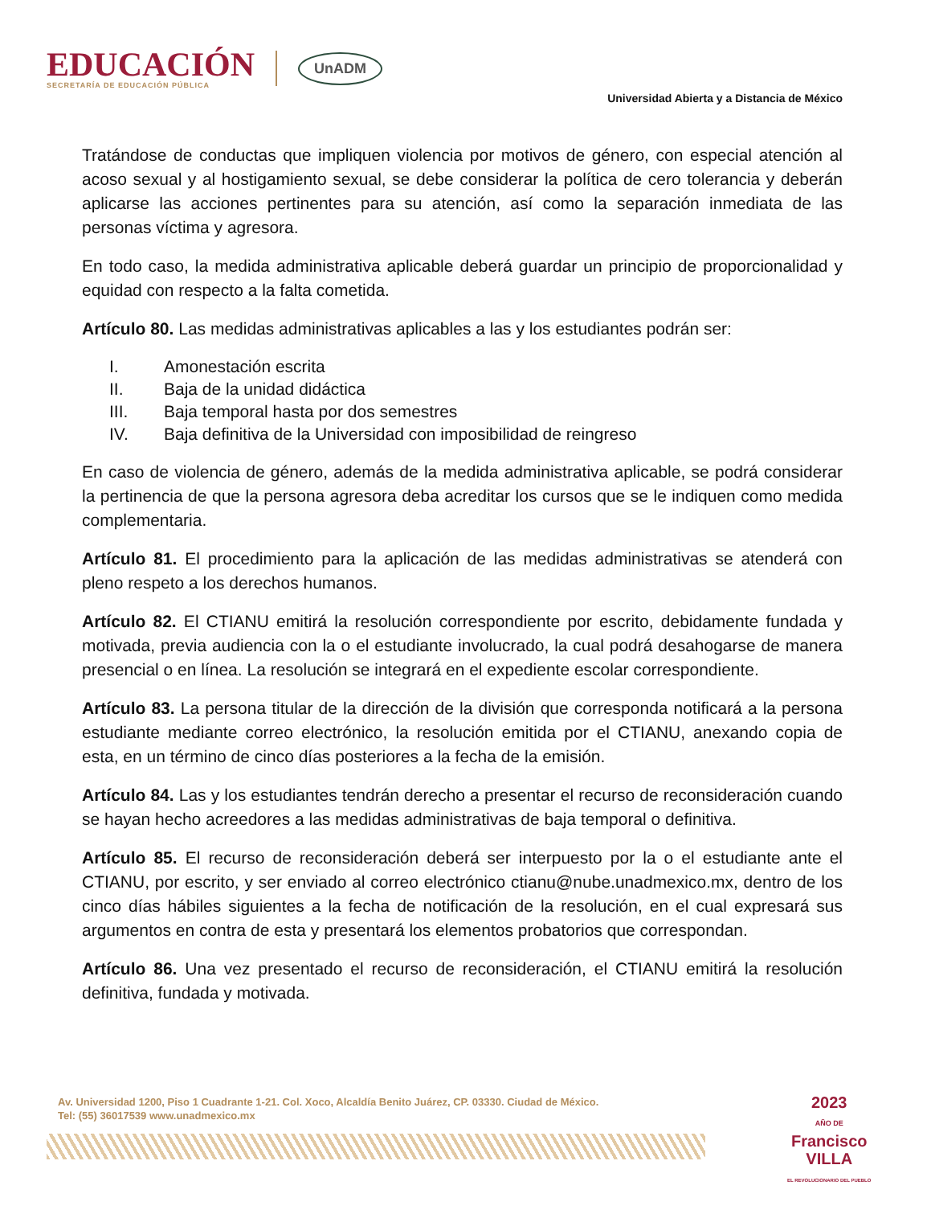EDUCACIÓN
SECRETARÍA DE EDUCACIÓN PÚBLICA
UnADM
Universidad Abierta y a Distancia de México
Tratándose de conductas que impliquen violencia por motivos de género, con especial atención al acoso sexual y al hostigamiento sexual, se debe considerar la política de cero tolerancia y deberán aplicarse las acciones pertinentes para su atención, así como la separación inmediata de las personas víctima y agresora.
En todo caso, la medida administrativa aplicable deberá guardar un principio de proporcionalidad y equidad con respecto a la falta cometida.
Artículo 80. Las medidas administrativas aplicables a las y los estudiantes podrán ser:
I. Amonestación escrita
II. Baja de la unidad didáctica
III. Baja temporal hasta por dos semestres
IV. Baja definitiva de la Universidad con imposibilidad de reingreso
En caso de violencia de género, además de la medida administrativa aplicable, se podrá considerar la pertinencia de que la persona agresora deba acreditar los cursos que se le indiquen como medida complementaria.
Artículo 81. El procedimiento para la aplicación de las medidas administrativas se atenderá con pleno respeto a los derechos humanos.
Artículo 82. El CTIANU emitirá la resolución correspondiente por escrito, debidamente fundada y motivada, previa audiencia con la o el estudiante involucrado, la cual podrá desahogarse de manera presencial o en línea. La resolución se integrará en el expediente escolar correspondiente.
Artículo 83. La persona titular de la dirección de la división que corresponda notificará a la persona estudiante mediante correo electrónico, la resolución emitida por el CTIANU, anexando copia de esta, en un término de cinco días posteriores a la fecha de la emisión.
Artículo 84. Las y los estudiantes tendrán derecho a presentar el recurso de reconsideración cuando se hayan hecho acreedores a las medidas administrativas de baja temporal o definitiva.
Artículo 85. El recurso de reconsideración deberá ser interpuesto por la o el estudiante ante el CTIANU, por escrito, y ser enviado al correo electrónico ctianu@nube.unadmexico.mx, dentro de los cinco días hábiles siguientes a la fecha de notificación de la resolución, en el cual expresará sus argumentos en contra de esta y presentará los elementos probatorios que correspondan.
Artículo 86. Una vez presentado el recurso de reconsideración, el CTIANU emitirá la resolución definitiva, fundada y motivada.
Av. Universidad 1200, Piso 1 Cuadrante 1-21. Col. Xoco, Alcaldía Benito Juárez, CP. 03330. Ciudad de México.
Tel: (55) 36017539 www.unadmexico.mx
2023
AÑO DE
Francisco
VILLA
EL REVOLUCIONARIO DEL PUEBLO